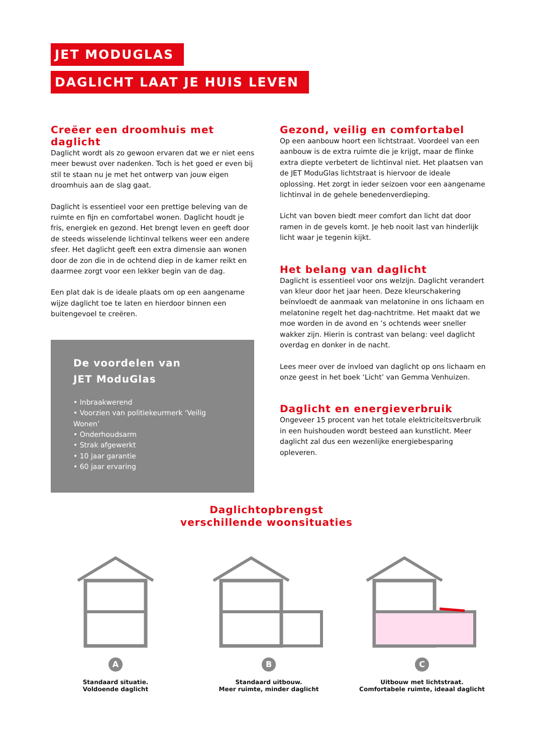JET MODUGLAS
DAGLICHT LAAT JE HUIS LEVEN
Creëer een droomhuis met daglicht
Daglicht wordt als zo gewoon ervaren dat we er niet eens meer bewust over nadenken. Toch is het goed er even bij stil te staan nu je met het ontwerp van jouw eigen droomhuis aan de slag gaat.
Daglicht is essentieel voor een prettige beleving van de ruimte en fijn en comfortabel wonen. Daglicht houdt je fris, energiek en gezond. Het brengt leven en geeft door de steeds wisselende lichtinval telkens weer een andere sfeer. Het daglicht geeft een extra dimensie aan wonen door de zon die in de ochtend diep in de kamer reikt en daarmee zorgt voor een lekker begin van de dag.
Een plat dak is de ideale plaats om op een aangename wijze daglicht toe te laten en hierdoor binnen een buitengevoel te creëren.
De voordelen van
JET ModuGlas
• Inbraakwerend
• Voorzien van politiekeurmerk ‘Veilig Wonen’
• Onderhoudsarm
• Strak afgewerkt
• 10 jaar garantie
• 60 jaar ervaring
Gezond, veilig en comfortabel
Op een aanbouw hoort een lichtstraat. Voordeel van een aanbouw is de extra ruimte die je krijgt, maar de flinke extra diepte verbetert de lichtinval niet. Het plaatsen van de JET ModuGlas lichtstraat is hiervoor de ideale oplossing. Het zorgt in ieder seizoen voor een aangename lichtinval in de gehele benedenverdieping.
Licht van boven biedt meer comfort dan licht dat door ramen in de gevels komt. Je heb nooit last van hinderlijk licht waar je tegenin kijkt.
Het belang van daglicht
Daglicht is essentieel voor ons welzijn. Daglicht verandert van kleur door het jaar heen. Deze kleurschakering beïnvloedt de aanmaak van melatonine in ons lichaam en melatonine regelt het dag-nachtritme. Het maakt dat we moe worden in de avond en ’s ochtends weer sneller wakker zijn. Hierin is contrast van belang: veel daglicht overdag en donker in de nacht.
Lees meer over de invloed van daglicht op ons lichaam en onze geest in het boek ‘Licht’ van Gemma Venhuizen.
Daglicht en energieverbruik
Ongeveer 15 procent van het totale elektriciteitsverbruik in een huishouden wordt besteed aan kunstlicht. Meer daglicht zal dus een wezenlijke energiebesparing opleveren.
Daglichtopbrengst
verschillende woonsituaties
A
Standaard situatie.
Voldoende daglicht
B
Standaard uitbouw.
Meer ruimte, minder daglicht
C
Uitbouw met lichtstraat.
Comfortabele ruimte, ideaal daglicht